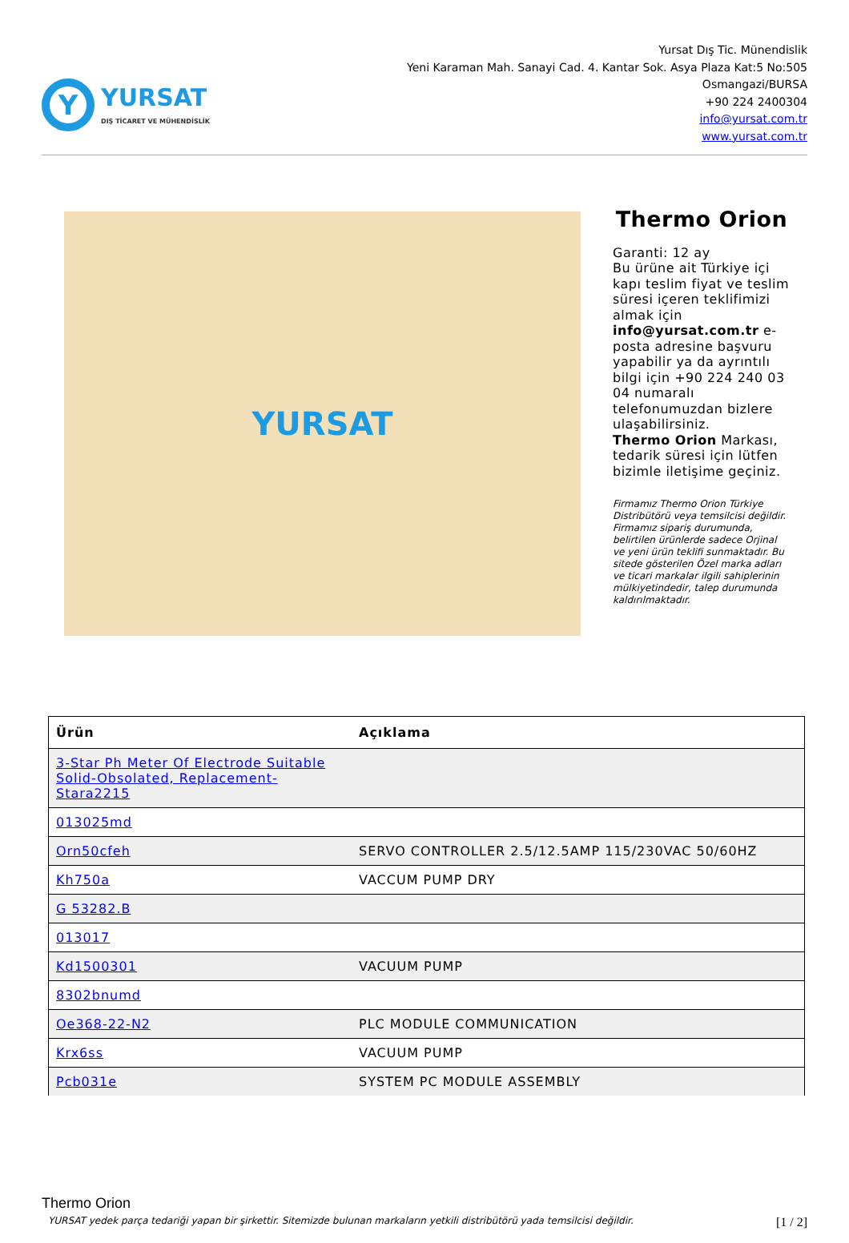Y
YURSAT
DIŞ TİCARET VE MÜHENDİSLİK
Yursat Dış Tic. Münendislik
Yeni Karaman Mah. Sanayi Cad. 4. Kantar Sok. Asya Plaza Kat:5 No:505
Osmangazi/BURSA
+90 224 2400304
info@yursat.com.tr
www.yursat.com.tr
YURSAT
Thermo Orion
Garanti: 12 ay
Bu ürüne ait Türkiye içi kapı teslim fiyat ve teslim süresi içeren teklifimizi almak için info@yursat.com.tr e-posta adresine başvuru yapabilir ya da ayrıntılı bilgi için +90 224 240 03 04 numaralı telefonumuzdan bizlere ulaşabilirsiniz.
Thermo Orion Markası, tedarik süresi için lütfen bizimle iletişime geçiniz.
Firmamız Thermo Orion Türkiye Distribütörü veya temsilcisi değildir. Firmamız sipariş durumunda, belirtilen ürünlerde sadece Orjinal ve yeni ürün teklifi sunmaktadır. Bu sitede gösterilen Özel marka adları ve ticari markalar ilgili sahiplerinin mülkiyetindedir, talep durumunda kaldırılmaktadır.
| Ürün | Açıklama |
| --- | --- |
| 3-Star Ph Meter Of Electrode Suitable Solid-Obsolated, Replacement-Stara2215 | |
| 013025md | |
| Orn50cfeh | SERVO CONTROLLER 2.5/12.5AMP 115/230VAC 50/60HZ |
| Kh750a | VACCUM PUMP DRY |
| G 53282.B | |
| 013017 | |
| Kd1500301 | VACUUM PUMP |
| 8302bnumd | |
| Oe368-22-N2 | PLC MODULE COMMUNICATION |
| Krx6ss | VACUUM PUMP |
| Pcb031e | SYSTEM PC MODULE ASSEMBLY |
Thermo Orion
YURSAT yedek parça tedariği yapan bir şirkettir. Sitemizde bulunan markaların yetkili distribütörü yada temsilcisi değildir. [1 / 2]